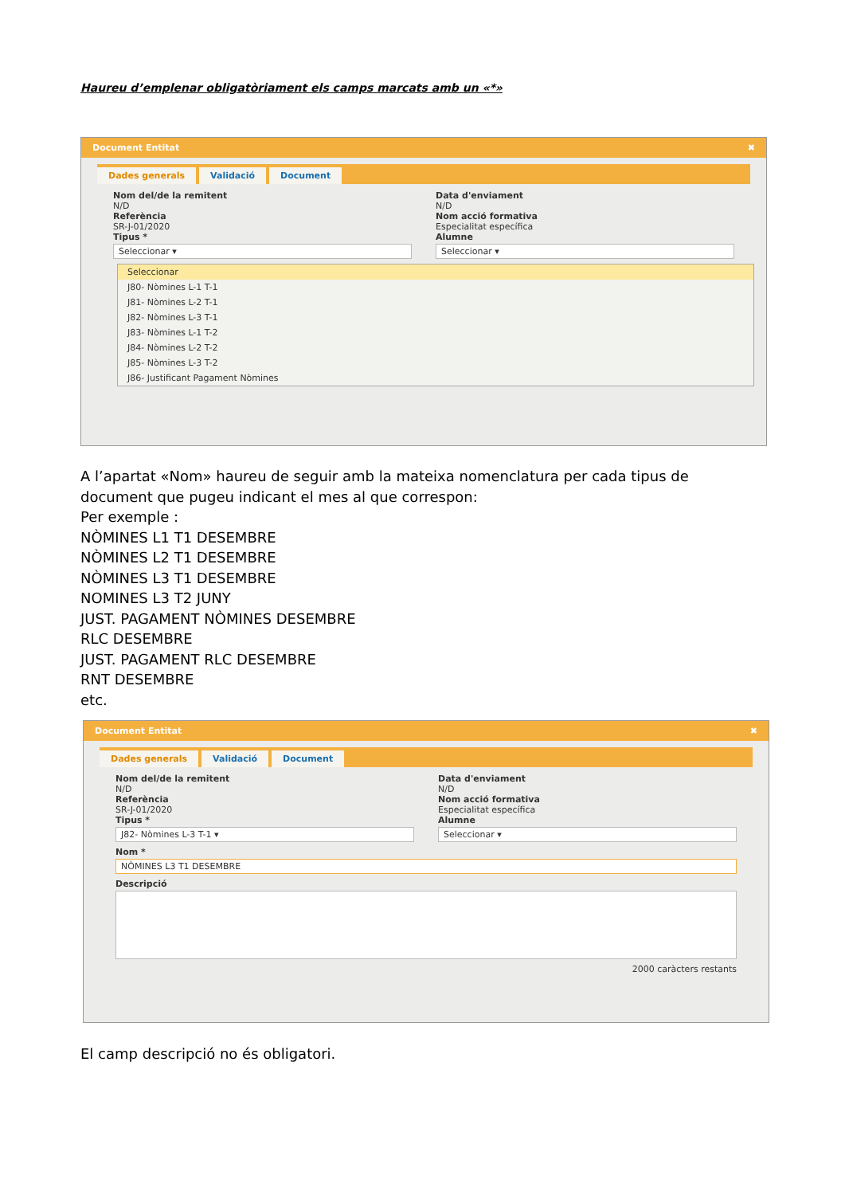Haureu d’emplenar obligatòriament els camps marcats amb un «*»
Document Entitat ✖
Dades generals Validació Document
Nom del/de la remitent
N/D
Referència
SR-J-01/2020
Tipus *
Seleccionar ▾
Data d'enviament
N/D
Nom acció formativa
Especialitat específica
Alumne
Seleccionar ▾
Seleccionar
J80- Nòmines L-1 T-1
J81- Nòmines L-2 T-1
J82- Nòmines L-3 T-1
J83- Nòmines L-1 T-2
J84- Nòmines L-2 T-2
J85- Nòmines L-3 T-2
J86- Justificant Pagament Nòmines
A l’apartat «Nom» haureu de seguir amb la mateixa nomenclatura per cada tipus de document que pugeu indicant el mes al que correspon:
Per exemple :
NÒMINES L1 T1 DESEMBRE
NÒMINES L2 T1 DESEMBRE
NÒMINES L3 T1 DESEMBRE
NOMINES L3 T2 JUNY
JUST. PAGAMENT NÒMINES DESEMBRE
RLC DESEMBRE
JUST. PAGAMENT RLC DESEMBRE
RNT DESEMBRE
etc.
Document Entitat ✖
Dades generals Validació Document
Nom del/de la remitent
N/D
Referència
SR-J-01/2020
Tipus *
J82- Nòmines L-3 T-1 ▾
Data d'enviament
N/D
Nom acció formativa
Especialitat específica
Alumne
Seleccionar ▾
Nom *
NÒMINES L3 T1 DESEMBRE
Descripció
2000 caràcters restants
El camp descripció no és obligatori.